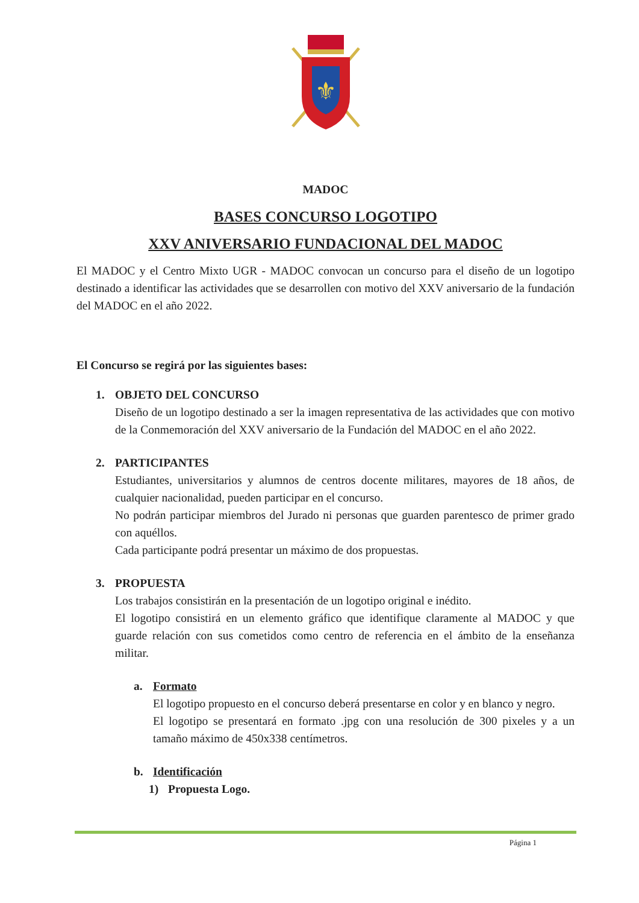⚜
MADOC
BASES CONCURSO LOGOTIPO
XXV ANIVERSARIO FUNDACIONAL DEL MADOC
El MADOC y el Centro Mixto UGR - MADOC convocan un concurso para el diseño de un logotipo destinado a identificar las actividades que se desarrollen con motivo del XXV aniversario de la fundación del MADOC en el año 2022.
El Concurso se regirá por las siguientes bases:
1. OBJETO DEL CONCURSO
Diseño de un logotipo destinado a ser la imagen representativa de las actividades que con motivo de la Conmemoración del XXV aniversario de la Fundación del MADOC en el año 2022.
2. PARTICIPANTES
Estudiantes, universitarios y alumnos de centros docente militares, mayores de 18 años, de cualquier nacionalidad, pueden participar en el concurso.
No podrán participar miembros del Jurado ni personas que guarden parentesco de primer grado con aquéllos.
Cada participante podrá presentar un máximo de dos propuestas.
3. PROPUESTA
Los trabajos consistirán en la presentación de un logotipo original e inédito.
El logotipo consistirá en un elemento gráfico que identifique claramente al MADOC y que guarde relación con sus cometidos como centro de referencia en el ámbito de la enseñanza militar.
a. Formato
El logotipo propuesto en el concurso deberá presentarse en color y en blanco y negro.
El logotipo se presentará en formato .jpg con una resolución de 300 pixeles y a un tamaño máximo de 450x338 centímetros.
b. Identificación
1) Propuesta Logo.
Página 1